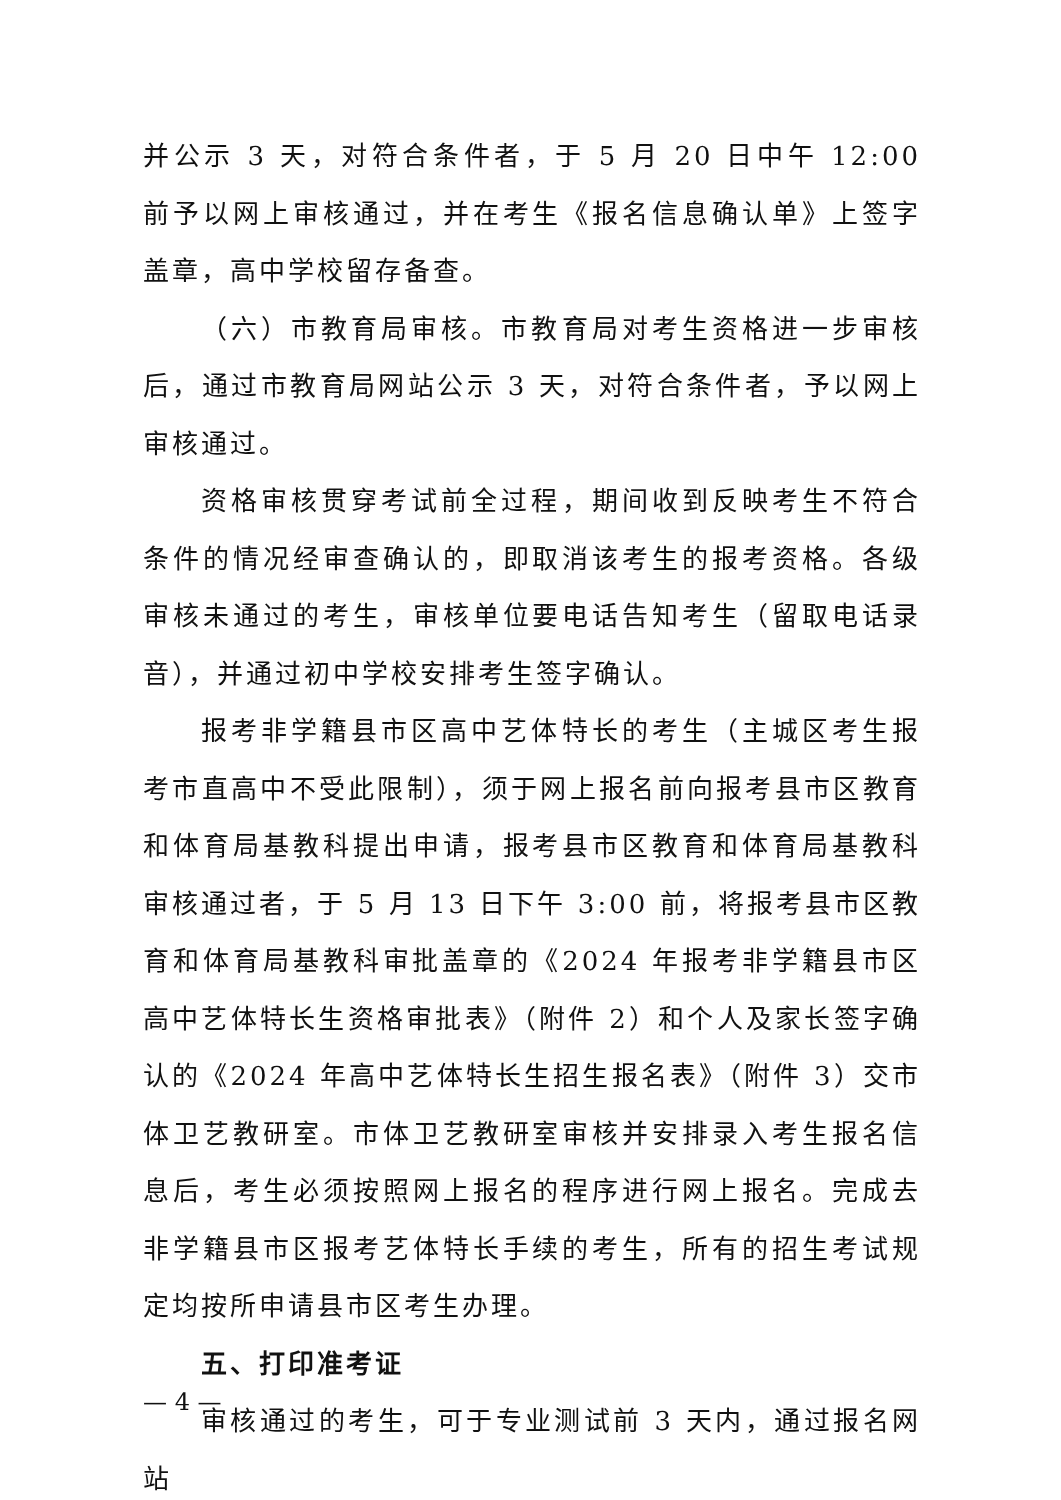并公示 3 天，对符合条件者，于 5 月 20 日中午 12:00 前予以网上审核通过，并在考生《报名信息确认单》上签字盖章，高中学校留存备查。
（六）市教育局审核。市教育局对考生资格进一步审核后，通过市教育局网站公示 3 天，对符合条件者，予以网上审核通过。
资格审核贯穿考试前全过程，期间收到反映考生不符合条件的情况经审查确认的，即取消该考生的报考资格。各级审核未通过的考生，审核单位要电话告知考生（留取电话录音），并通过初中学校安排考生签字确认。
报考非学籍县市区高中艺体特长的考生（主城区考生报考市直高中不受此限制），须于网上报名前向报考县市区教育和体育局基教科提出申请，报考县市区教育和体育局基教科审核通过者，于 5 月 13 日下午 3:00 前，将报考县市区教育和体育局基教科审批盖章的《2024 年报考非学籍县市区高中艺体特长生资格审批表》（附件 2）和个人及家长签字确认的《2024 年高中艺体特长生招生报名表》（附件 3）交市体卫艺教研室。市体卫艺教研室审核并安排录入考生报名信息后，考生必须按照网上报名的程序进行网上报名。完成去非学籍县市区报考艺体特长手续的考生，所有的招生考试规定均按所申请县市区考生办理。
五、打印准考证
审核通过的考生，可于专业测试前 3 天内，通过报名网站
— 4 —